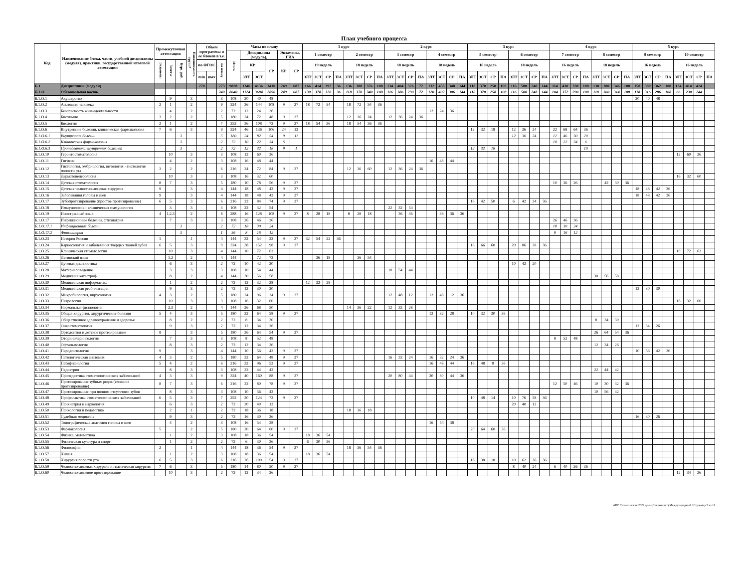План учебного процесса
| Код | Наименование блока, части, учебной дисциплины (модуля), практики, государственной итоговой аттестации | Промежуточная аттестация | | | Наполняемость групп* | Объем программы и ее блоков в з.е. | | | Часы по плану | | | | | | 1 курс | | | | | | | | 2 курс | | | | | | | | 3 курс | | | | | | | | 4 курс | | | | | | | | 5 курс | | | | | | | |
| --- | --- | --- | --- | --- | --- | --- | --- | --- | --- | --- | --- | --- | --- | --- | --- | --- | --- | --- | --- | --- | --- | --- | --- | --- | --- | --- | --- | --- | --- | --- | --- | --- | --- | --- | --- | --- | --- | --- | --- | --- | --- | --- | --- | --- | --- | --- | --- | --- | --- | --- | --- | --- | --- | --- |
| | | | | | | | | | Итого | Дисциплина (модуль), | | | Экзамены, ГИА | | 1 семестр | | | | 2 семестр | | | | 3 семестр | | | | 4 семестр | | | | 5 семестр | | | | 6 семестр | | | | 7 семестр | | | | 8 семестр | | | | 9 семестр | | | | 10 семестр | | | |
| | | Экзамены | Зачеты | Курс. раб. | | по ФГОС | | по плану | | КР | | СР | КР | СР | 19 недель | | | | 18 недель | | | | 18 недель | | | | 18 недель | | | | 16 недель | | | | 18 недель | | | | 16 недель | | | | 18 недель | | | | 16 недель | | | | 16 недель | | | |
| | | | | | | min | max | | | ЗЛТ | ЗСТ | | | | ЗЛТ | ЗСТ | СР | ПА | ЗЛТ | ЗСТ | СР | ПА | ЗЛТ | ЗСТ | СР | ПА | ЗЛТ | ЗСТ | СР | ПА | ЗЛТ | ЗСТ | СР | ПА | ЗЛТ | ЗСТ | СР | ПА | ЗЛТ | ЗСТ | СР | ПА | ЗЛТ | ЗСТ | СР | ПА | ЗЛТ | ЗСТ | СР | ПА | ЗЛТ | ЗСТ | СР | ПА |
| Б.1 | Дисциплины (модули) | | | | | 270 | | 273 | 9828 | 1346 | 4136 | 3410 | 249 | 687 | 166 | 414 | 392 | 36 | 136 | 388 | 376 | 108 | 134 | 404 | 326 | 72 | 132 | 456 | 348 | 144 | 118 | 370 | 258 | 108 | 116 | 500 | 248 | 144 | 114 | 430 | 330 | 108 | 138 | 380 | 346 | 108 | 158 | 380 | 362 | 108 | 134 | 414 | 424 | |
| Б.1.О | Обязательная часть | | | | | | | 240 | 8640 | 1124 | 3684 | 2896 | 249 | 687 | 130 | 378 | 320 | 36 | 118 | 370 | 340 | 108 | 116 | 386 | 290 | 72 | 120 | 402 | 306 | 144 | 118 | 370 | 258 | 108 | 116 | 500 | 248 | 144 | 104 | 372 | 290 | 108 | 118 | 360 | 314 | 108 | 118 | 316 | 286 | 108 | 66 | 230 | 244 | |
| Б.1.О.1 | Акушерство | | 9 | | 3 | | | 3 | 108 | 20 | 40 | 48 | | | | | | | | | | | | | | | | | | | | | | | | | | | | | | | | | | | 20 | 40 | 48 | | | | | |
| Б.1.О.2 | Анатомия человека | 2 | 1 | | 2 | | | 9 | 324 | 36 | 144 | 108 | 9 | 27 | 18 | 72 | 54 | | 18 | 72 | 54 | 36 | | | | | | | | | | | | | | | | | | | | | | | | | | | | | | | | |
| Б.1.О.3 | Безопасность жизнедеятельности | | 4 | | 2 | | | 2 | 72 | 12 | 24 | 36 | | | | | | | | | | | | | | | 12 | 24 | 36 | | | | | | | | | | | | | | | | | | | | | | | | | |
| Б.1.О.4 | Биохимия | 3 | 2 | | 2 | | | 5 | 180 | 24 | 72 | 48 | 9 | 27 | | | | | 12 | 36 | 24 | | 12 | 36 | 24 | 36 | | | | | | | | | | | | | | | | | | | | | | | | | | | | |
| Б.1.О.5 | Биология | 2 | 1 | | 2 | | | 7 | 252 | 36 | 108 | 72 | 9 | 27 | 18 | 54 | 36 | | 18 | 54 | 36 | 36 | | | | | | | | | | | | | | | | | | | | | | | | | | | | | | | | |
| Б.1.О.6 | Внутренние болезни, клиническая фармакология | 7 | 6 | | 3 | | | 9 | 324 | 46 | 136 | 106 | 24 | 12 | | | | | | | | | | | | | | | | | 12 | 32 | 18 | | 12 | 36 | 24 | | 22 | 68 | 64 | 36 | | | | | | | | | | | | |
| Б.1.О.6.1 | Внутренние болезни | | | 3 | | | | 5 | 180 | 24 | 82 | 54 | 9 | 11 | | | | | | | | | | | | | | | | | | | | | 12 | 36 | 24 | | 12 | 46 | 30 | 20 | | | | | | | | | | | | |
| Б.1.О.6.2 | Клиническая фармакология | | | 3 | | | | 2 | 72 | 10 | 22 | 34 | 6 | | | | | | | | | | | | | | | | | | | | | | | | | | 10 | 22 | 34 | 6 | | | | | | | | | | | | |
| Б.1.О.6.3 | Пропедевтика внутренних болезней | | | 3 | | | | 2 | 72 | 12 | 32 | 18 | 9 | 1 | | | | | | | | | | | | | | | | | 12 | 32 | 18 | | | | | | | | | 10 | | | | | | | | | | | | |
| Б.1.О.10 | Геронтостоматология | | 10 | | 3 | | | 3 | 108 | 12 | 60 | 36 | | | | | | | | | | | | | | | | | | | | | | | | | | | | | | | | | | | | | | | 12 | 60 | 36 | |
| Б.1.О.11 | Гигиена | | 4 | | 2 | | | 3 | 108 | 16 | 48 | 44 | | | | | | | | | | | | | | | 16 | 48 | 44 | | | | | | | | | | | | | | | | | | | | | | | | | |
| Б.1.О.12 | Гистология, эмбриология, цитология - гистология полости рта | 3 | 2 | | 2 | | | 6 | 216 | 24 | 72 | 84 | 9 | 27 | | | | | 12 | 36 | 60 | | 12 | 36 | 24 | 36 | | | | | | | | | | | | | | | | | | | | | | | | | | | | |
| Б.1.О.13 | Дерматовенерология | | 10 | | 3 | | | 3 | 108 | 16 | 32 | 60 | | | | | | | | | | | | | | | | | | | | | | | | | | | | | | | | | | | | | | | 16 | 32 | 60 | |
| Б.1.О.14 | Детская стоматология | 8 | 7 | | 3 | | | 5 | 180 | 10 | 78 | 56 | 9 | 27 | | | | | | | | | | | | | | | | | | | | | | | | | 10 | 36 | 26 | | | 42 | 30 | 36 | | | | | | | | |
| Б.1.О.15 | Детская челюстно-лицевая хирургия | 9 | | | 3 | | | 4 | 144 | 18 | 48 | 42 | 9 | 27 | | | | | | | | | | | | | | | | | | | | | | | | | | | | | | | | | 18 | 48 | 42 | 36 | | | | |
| Б.1.О.16 | Заболевания головы и шеи | 9 | | | 3 | | | 4 | 144 | 18 | 48 | 42 | 9 | 27 | | | | | | | | | | | | | | | | | | | | | | | | | | | | | | | | | 18 | 48 | 42 | 36 | | | | |
| Б.1.О.17 | Зубопротезирование (простое протезирование) | 6 | 5 | | 3 | | | 6 | 216 | 22 | 84 | 74 | 9 | 27 | | | | | | | | | | | | | | | | | 16 | 42 | 50 | | 6 | 42 | 24 | 36 | | | | | | | | | | | | | | | | |
| Б.1.О.18 | Иммунология - клиническая иммунология | | 3 | | 3 | | | 3 | 108 | 22 | 32 | 54 | | | | | | | | | | | 22 | 32 | 54 | | | | | | | | | | | | | | | | | | | | | | | | | | | | | |
| Б.1.О.19 | Иностранный язык | 4 | 1,2,3 | | 2 | | | 8 | 288 | 16 | 128 | 108 | 9 | 27 | 8 | 28 | 18 | | 8 | 28 | 18 | | | 36 | 36 | | | 36 | 36 | 36 | | | | | | | | | | | | | | | | | | | | | | | | |
| Б.1.О.17 | Инфекционные болезни, фтизиатрия | | 7 | | 3 | | | 3 | 108 | 26 | 46 | 36 | | | | | | | | | | | | | | | | | | | | | | | | | | | 26 | 46 | 36 | | | | | | | | | | | | | |
| Б.1.О.17.1 | Инфекционные болезни | | | 3 | | | | 2 | 72 | 18 | 30 | 24 | | | | | | | | | | | | | | | | | | | | | | | | | | | 18 | 30 | 24 | | | | | | | | | | | | | |
| Б.1.О.17.2 | Фтизиатрия | | | 3 | | | | 1 | 36 | 8 | 16 | 12 | | | | | | | | | | | | | | | | | | | | | | | | | | | 8 | 16 | 12 | | | | | | | | | | | | | |
| Б.1.О.23 | История России | 1 | | | 1 | | | 4 | 144 | 32 | 54 | 22 | 9 | 27 | 32 | 54 | 22 | 36 | | | | | | | | | | | | | | | | | | | | | | | | | | | | | | | | | | | | |
| Б.1.О.24 | Кариесология и заболевания твердых тканей зубов | 6 | 5 | | 3 | | | 9 | 324 | 38 | 152 | 98 | 9 | 27 | | | | | | | | | | | | | | | | | 18 | 66 | 60 | | 20 | 86 | 38 | 36 | | | | | | | | | | | | | | | | |
| Б.1.О.25 | Клиническая стоматология | | 10 | | 3 | | | 4 | 144 | 10 | 72 | 62 | | | | | | | | | | | | | | | | | | | | | | | | | | | | | | | | | | | | | | | 10 | 72 | 62 | |
| Б.1.О.26 | Латинский язык | | 1,2 | | 2 | | | 4 | 144 | | 72 | 72 | | | | 36 | 18 | | | 36 | 54 | | | | | | | | | | | | | | | | | | | | | | | | | | | | | | | | | |
| Б.1.О.27 | Лучевая диагностика | | 6 | | 3 | | | 2 | 72 | 10 | 42 | 20 | | | | | | | | | | | | | | | | | | | | | | | 10 | 42 | 20 | | | | | | | | | | | | | | | | | |
| Б.1.О.28 | Материаловедение | | 3 | | 3 | | | 3 | 108 | 10 | 54 | 44 | | | | | | | | | | | 10 | 54 | 44 | | | | | | | | | | | | | | | | | | | | | | | | | | | | | |
| Б.1.О.29 | Медицина катастроф | | 8 | | 2 | | | 4 | 144 | 30 | 56 | 58 | | | | | | | | | | | | | | | | | | | | | | | | | | | | | | | 30 | 56 | 58 | | | | | | | | | |
| Б.1.О.30 | Медицинская информатика | | 1 | | 2 | | | 2 | 72 | 12 | 32 | 28 | | | 12 | 32 | 28 | | | | | | | | | | | | | | | | | | | | | | | | | | | | | | | | | | | | | |
| Б.1.О.31 | Медицинская реабилитация | | 9 | | 3 | | | 2 | 72 | 12 | 30 | 30 | | | | | | | | | | | | | | | | | | | | | | | | | | | | | | | | | | | 12 | 30 | 30 | | | | | |
| Б.1.О.32 | Микробиология, вирусология | 4 | 3 | | 2 | | | 5 | 180 | 24 | 96 | 24 | 9 | 27 | | | | | | | | | 12 | 48 | 12 | | 12 | 48 | 12 | 36 | | | | | | | | | | | | | | | | | | | | | | | | |
| Б.1.О.33 | Неврология | | 10 | | 3 | | | 3 | 108 | 16 | 32 | 60 | | | | | | | | | | | | | | | | | | | | | | | | | | | | | | | | | | | | | | | 16 | 32 | 60 | |
| Б.1.О.34 | Нормальная физиология | | 2,3 | | 2 | | | 4 | 144 | 26 | 68 | 50 | | | | | | | 14 | 36 | 22 | | 12 | 32 | 28 | | | | | | | | | | | | | | | | | | | | | | | | | | | | | |
| Б.1.О.35 | Общая хирургия, хирургические болезни | 5 | 4 | | 3 | | | 5 | 180 | 22 | 64 | 58 | 9 | 27 | | | | | | | | | | | | | 12 | 32 | 28 | | 10 | 32 | 30 | 36 | | | | | | | | | | | | | | | | | | | | |
| Б.1.О.36 | Общественное здравоохранение и здоровье | | 8 | | 2 | | | 2 | 72 | 8 | 34 | 30 | | | | | | | | | | | | | | | | | | | | | | | | | | | | | | | 8 | 34 | 30 | | | | | | | | | |
| Б.1.О.37 | Онкостоматология | | 9 | | 3 | | | 2 | 72 | 12 | 34 | 26 | | | | | | | | | | | | | | | | | | | | | | | | | | | | | | | | | | | 12 | 34 | 26 | | | | | |
| Б.1.О.38 | Ортодонтия и детское протезирование | 8 | | | 3 | | | 5 | 180 | 26 | 64 | 54 | 9 | 27 | | | | | | | | | | | | | | | | | | | | | | | | | | | | | 26 | 64 | 54 | 36 | | | | | | | | |
| Б.1.О.39 | Оториноларингология | | 7 | | 3 | | | 3 | 108 | 8 | 52 | 48 | | | | | | | | | | | | | | | | | | | | | | | | | | | 8 | 52 | 48 | | | | | | | | | | | | | |
| Б.1.О.40 | Офтальмология | | 8 | | 3 | | | 2 | 72 | 12 | 34 | 26 | | | | | | | | | | | | | | | | | | | | | | | | | | | | | | | 12 | 34 | 26 | | | | | | | | | |
| Б.1.О.41 | Пародонтология | 9 | | | 3 | | | 4 | 144 | 10 | 56 | 42 | 9 | 27 | | | | | | | | | | | | | | | | | | | | | | | | | | | | | | | | | 10 | 56 | 42 | 36 | | | | |
| Б.1.О.42 | Патологическая анатомия | 4 | 3 | | 2 | | | 5 | 180 | 32 | 64 | 48 | 9 | 27 | | | | | | | | | 16 | 32 | 24 | | 16 | 32 | 24 | 36 | | | | | | | | | | | | | | | | | | | | | | | | |
| Б.1.О.43 | Патофизиология | 5 | 4 | | 2 | | | 6 | 216 | 32 | 96 | 52 | 9 | 27 | | | | | | | | | | | | | 16 | 48 | 44 | | 16 | 48 | 8 | 36 | | | | | | | | | | | | | | | | | | | | |
| Б.1.О.44 | Педиатрия | | 8 | | 3 | | | 3 | 108 | 22 | 44 | 42 | | | | | | | | | | | | | | | | | | | | | | | | | | | | | | | 22 | 44 | 42 | | | | | | | | | |
| Б.1.О.45 | Пропедевтика стоматологических заболеваний | 4 | 3 | | 3 | | | 9 | 324 | 40 | 160 | 88 | 9 | 27 | | | | | | | | | 20 | 80 | 44 | | 20 | 80 | 44 | 36 | | | | | | | | | | | | | | | | | | | | | | | | |
| Б.1.О.46 | Протезирование зубных рядов (сложное протезирование) | 8 | 7 | | 3 | | | 6 | 216 | 22 | 80 | 78 | 9 | 27 | | | | | | | | | | | | | | | | | | | | | | | | | 12 | 50 | 46 | | 10 | 30 | 32 | 36 | | | | | | | | |
| Б.1.О.47 | Протезирование при полном отсутствии зубов | | 8 | | 3 | | | 3 | 108 | 10 | 56 | 42 | | | | | | | | | | | | | | | | | | | | | | | | | | | | | | | 10 | 56 | 42 | | | | | | | | | |
| Б.1.О.48 | Профилактика стоматологических заболеваний | 6 | 5 | | 3 | | | 7 | 252 | 20 | 124 | 72 | 9 | 27 | | | | | | | | | | | | | | | | | 10 | 48 | 14 | | 10 | 76 | 58 | 36 | | | | | | | | | | | | | | | | |
| Б.1.О.49 | Психиатрия и наркология | | 6 | | 3 | | | 2 | 72 | 20 | 40 | 12 | | | | | | | | | | | | | | | | | | | | | | | 20 | 40 | 12 | | | | | | | | | | | | | | | | | |
| Б.1.О.50 | Психология и педагогика | | 2 | | 1 | | | 2 | 72 | 18 | 36 | 18 | | | | | | | 18 | 36 | 18 | | | | | | | | | | | | | | | | | | | | | | | | | | | | | | | | | |
| Б.1.О.51 | Судебная медицина | | 9 | | 3 | | | 2 | 72 | 16 | 30 | 26 | | | | | | | | | | | | | | | | | | | | | | | | | | | | | | | | | | | 16 | 30 | 26 | | | | | |
| Б.1.О.52 | Топографическая анатомия головы и шеи | | 4 | | 2 | | | 3 | 108 | 16 | 54 | 38 | | | | | | | | | | | | | | | 16 | 54 | 38 | | | | | | | | | | | | | | | | | | | | | | | | | |
| Б.1.О.53 | Фармакология | 5 | | | 2 | | | 5 | 180 | 20 | 64 | 60 | 9 | 27 | | | | | | | | | | | | | | | | | 20 | 64 | 60 | 36 | | | | | | | | | | | | | | | | | | | | |
| Б.1.О.54 | Физика, математика | | 1 | | 2 | | | 3 | 108 | 18 | 36 | 54 | | | 18 | 36 | 54 | | | | | | | | | | | | | | | | | | | | | | | | | | | | | | | | | | | | | |
| Б.1.О.55 | Физическая культура и спорт | | 1 | | 2 | | | 2 | 72 | 6 | 30 | 36 | | | 6 | 30 | 36 | | | | | | | | | | | | | | | | | | | | | | | | | | | | | | | | | | | | | |
| Б.1.О.56 | Философия | 2 | | | 1 | | | 4 | 144 | 18 | 36 | 54 | 9 | 27 | | | | | 18 | 36 | 54 | 36 | | | | | | | | | | | | | | | | | | | | | | | | | | | | | | | | |
| Б.1.О.57 | Химия | | 1 | | 2 | | | 3 | 108 | 18 | 36 | 54 | | | 18 | 36 | 54 | | | | | | | | | | | | | | | | | | | | | | | | | | | | | | | | | | | | | |
| Б.1.О.58 | Хирургия полости рта | 6 | 5 | | 3 | | | 6 | 216 | 26 | 100 | 54 | 9 | 27 | | | | | | | | | | | | | | | | | 16 | 38 | 18 | | 10 | 62 | 36 | 36 | | | | | | | | | | | | | | | | |
| Б.1.О.59 | Челюстно-лицевая хирургия и гнатическая хирургия | 7 | 6 | | 3 | | | 5 | 180 | 14 | 80 | 50 | 9 | 27 | | | | | | | | | | | | | | | | | | | | | 8 | 40 | 24 | | 6 | 40 | 26 | 36 | | | | | | | | | | | | |
| Б.1.О.60 | Челюстно-лицевое протезирование | | 10 | | 3 | | | 2 | 72 | 12 | 34 | 26 | | | | | | | | | | | | | | | | | | | | | | | | | | | | | | | | | | | | | | | 12 | 34 | 26 | |
АНГ Стоматология 2024 день (Специалист) Международный / Страница 5 из 11